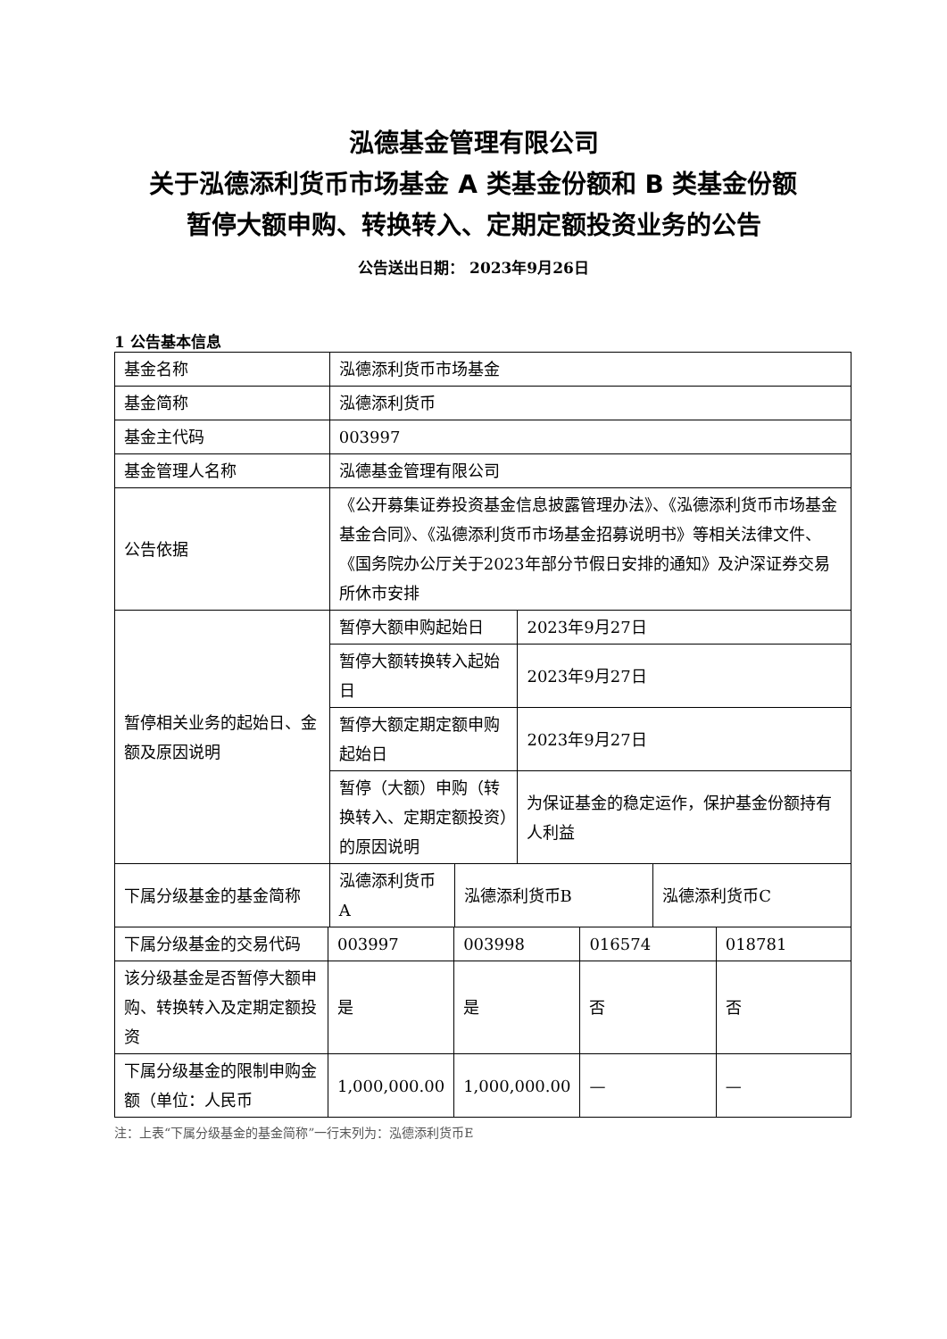泓德基金管理有限公司
关于泓德添利货币市场基金 A 类基金份额和 B 类基金份额
暂停大额申购、转换转入、定期定额投资业务的公告
公告送出日期： 2023年9月26日
1 公告基本信息
| 基金名称 | 泓德添利货币市场基金 | | | |
| 基金简称 | 泓德添利货币 | | | |
| 基金主代码 | 003997 | | | |
| 基金管理人名称 | 泓德基金管理有限公司 | | | |
| 公告依据 | 《公开募集证券投资基金信息披露管理办法》、《泓德添利货币市场基金基金合同》、《泓德添利货币市场基金招募说明书》等相关法律文件、《国务院办公厅关于2023年部分节假日安排的通知》及沪深证券交易所休市安排 | | | |
| 暂停相关业务的起始日、金额及原因说明 | 暂停大额申购起始日 | | 2023年9月27日 | |
| | 暂停大额转换转入起始日 | | 2023年9月27日 | |
| | 暂停大额定期定额申购起始日 | | 2023年9月27日 | |
| | 暂停（大额）申购（转换转入、定期定额投资）的原因说明 | | 为保证基金的稳定运作，保护基金份额持有人利益 | |
| 下属分级基金的基金简称 | 泓德添利货币A | 泓德添利货币B | | 泓德添利货币C |
| 下属分级基金的交易代码 | 003997 | 003998 | 016574 | 018781 |
| 该分级基金是否暂停大额申购、转换转入及定期定额投资 | 是 | 是 | 否 | 否 |
| 下属分级基金的限制申购金额（单位：人民币 | 1,000,000.00 | 1,000,000.00 | — | — |
注：上表“下属分级基金的基金简称”一行末列为：泓德添利货币E